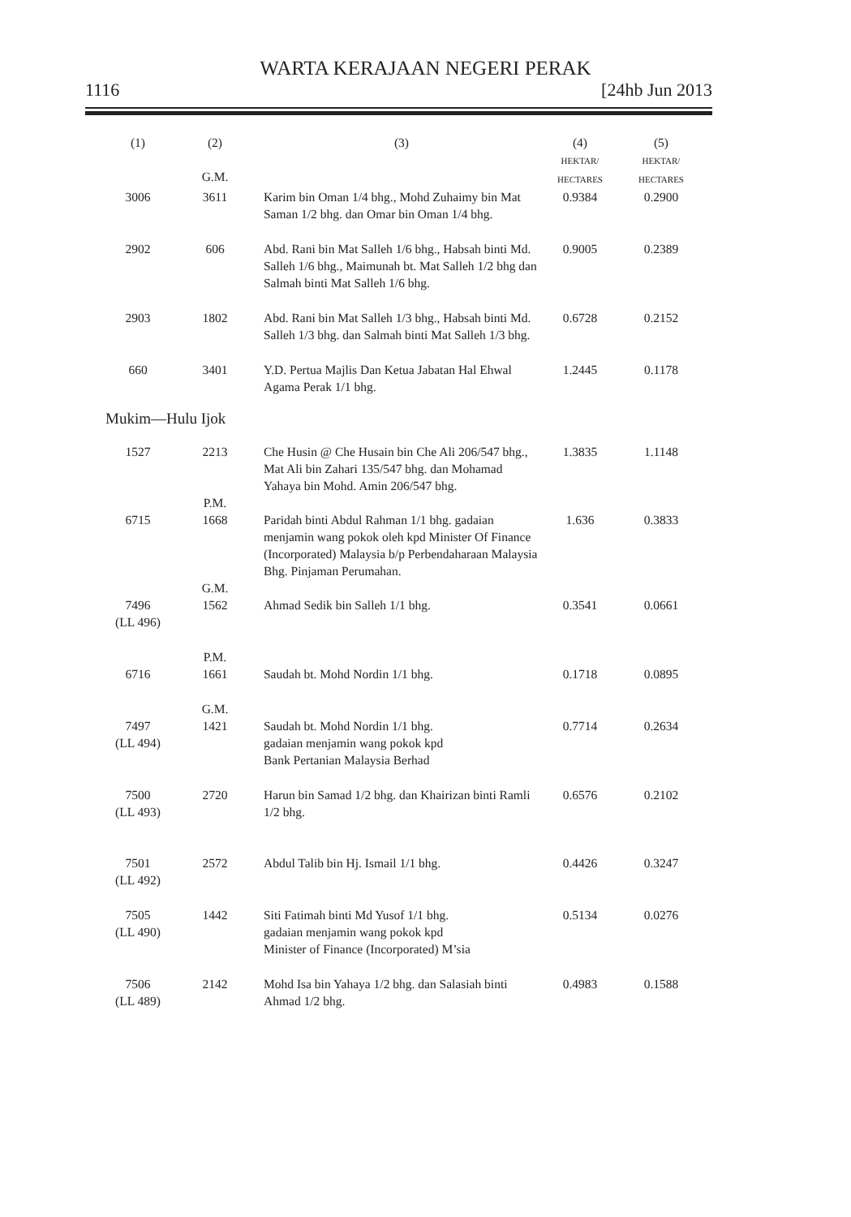WARTA KERAJAAN NEGERI PERAK
1116 [24hb Jun 2013
| (1) | (2) G.M. | (3) | (4) HEKTAR/ HECTARES | (5) HEKTAR/ HECTARES |
| --- | --- | --- | --- | --- |
| 3006 | 3611 | Karim bin Oman 1/4 bhg., Mohd Zuhaimy bin Mat Saman 1/2 bhg. dan Omar bin Oman 1/4 bhg. | 0.9384 | 0.2900 |
| 2902 | 606 | Abd. Rani bin Mat Salleh 1/6 bhg., Habsah binti Md. Salleh 1/6 bhg., Maimunah bt. Mat Salleh 1/2 bhg dan Salmah binti Mat Salleh 1/6 bhg. | 0.9005 | 0.2389 |
| 2903 | 1802 | Abd. Rani bin Mat Salleh 1/3 bhg., Habsah binti Md. Salleh 1/3 bhg. dan Salmah binti Mat Salleh 1/3 bhg. | 0.6728 | 0.2152 |
| 660 | 3401 | Y.D. Pertua Majlis Dan Ketua Jabatan Hal Ehwal Agama Perak 1/1 bhg. | 1.2445 | 0.1178 |
| Mukim—Hulu Ijok | | | | |
| 1527 | 2213 | Che Husin @ Che Husain bin Che Ali 206/547 bhg., Mat Ali bin Zahari 135/547 bhg. dan Mohamad Yahaya bin Mohd. Amin 206/547 bhg. | 1.3835 | 1.1148 |
| 6715 | P.M. 1668 | Paridah binti Abdul Rahman 1/1 bhg. gadaian menjamin wang pokok oleh kpd Minister Of Finance (Incorporated) Malaysia b/p Perbendaharaan Malaysia Bhg. Pinjaman Perumahan. | 1.636 | 0.3833 |
| 7496 (LL 496) | G.M. 1562 | Ahmad Sedik bin Salleh 1/1 bhg. | 0.3541 | 0.0661 |
| 6716 | P.M. 1661 | Saudah bt. Mohd Nordin 1/1 bhg. | 0.1718 | 0.0895 |
| 7497 (LL 494) | G.M. 1421 | Saudah bt. Mohd Nordin 1/1 bhg. gadaian menjamin wang pokok kpd Bank Pertanian Malaysia Berhad | 0.7714 | 0.2634 |
| 7500 (LL 493) | 2720 | Harun bin Samad 1/2 bhg. dan Khairizan binti Ramli 1/2 bhg. | 0.6576 | 0.2102 |
| 7501 (LL 492) | 2572 | Abdul Talib bin Hj. Ismail 1/1 bhg. | 0.4426 | 0.3247 |
| 7505 (LL 490) | 1442 | Siti Fatimah binti Md Yusof 1/1 bhg. gadaian menjamin wang pokok kpd Minister of Finance (Incorporated) M’sia | 0.5134 | 0.0276 |
| 7506 (LL 489) | 2142 | Mohd Isa bin Yahaya 1/2 bhg. dan Salasiah binti Ahmad 1/2 bhg. | 0.4983 | 0.1588 |